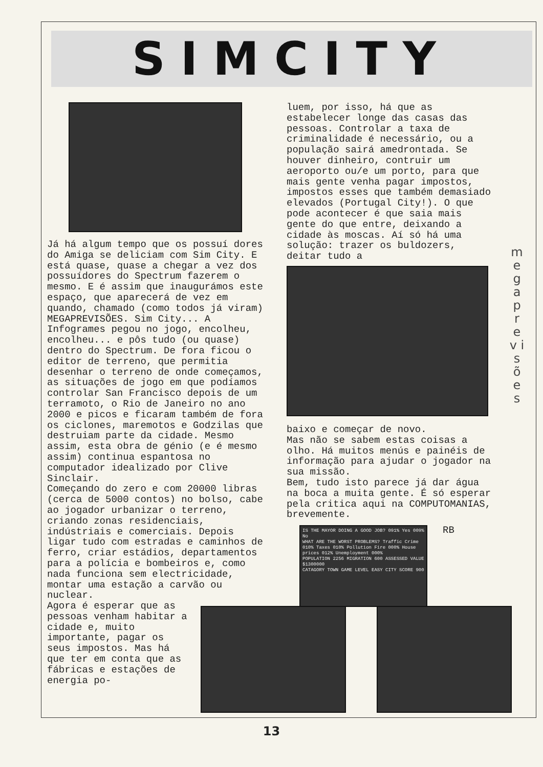SIMCITY
Já há algum tempo que os possuí dores do Amiga se deliciam com Sim City. E está quase, quase a chegar a vez dos possuídores do Spectrum fazerem o mesmo. E é assim que inaugurámos este espaço, que aparecerá de vez em quando, chamado (como todos já viram) MEGAPREVISÕES. Sim City... A Infogrames pegou no jogo, encolheu, encolheu... e pôs tudo (ou quase) dentro do Spectrum. De fora ficou o editor de terreno, que permitia desenhar o terreno de onde começamos, as situações de jogo em que podíamos controlar San Francisco depois de um terramoto, o Rio de Janeiro no ano 2000 e picos e ficaram também de fora os ciclones, maremotos e Godzilas que destruiam parte da cidade. Mesmo assim, esta obra de génio (e é mesmo assim) continua espantosa no computador idealizado por Clive Sinclair.
Começando do zero e com 20000 libras (cerca de 5000 contos) no bolso, cabe ao jogador urbanizar o terreno, criando zonas residenciais, indústriais e comerciais. Depois ligar tudo com estradas e caminhos de ferro, criar estádios, departamentos para a polícia e bombeiros e, como nada funciona sem electricidade, montar uma estação a carvão ou nuclear.
Agora é esperar que as pessoas venham habitar a cidade e, muito importante, pagar os seus impostos. Mas há que ter em conta que as fábricas e estações de energia po-
luem, por isso, há que as estabelecer longe das casas das pessoas. Controlar a taxa de criminalidade é necessário, ou a população sairá amedrontada. Se houver dinheiro, contruir um aeroporto ou/e um porto, para que mais gente venha pagar impostos, impostos esses que também demasiado elevados (Portugal City!). O que pode acontecer é que saia mais gente do que entre, deixando a cidade às moscas. Aí só há uma solução: trazer os buldozers, deitar tudo a
baixo e começar de novo.
Mas não se sabem estas coisas a olho. Há muitos menús e painéis de informação para ajudar o jogador na sua missão.
Bem, tudo isto parece já dar água na boca a muita gente. É só esperar pela critica aqui na COMPUTOMANIAS, brevemente.
IS THE MAYOR DOING A GOOD JOB? 091% Yes 009% No
WHAT ARE THE WORST PROBLEMS? Traffic Crime 010% Taxes 010% Pollution Fire 000% House prices 012% Unemployment 000%
POPULATION 2256 MIGRATION 600 ASSESSED VALUE $1300000
CATAGORY TOWN GAME LEVEL EASY CITY SCORE 900
RB
m e g a p r e v i s õ e s
13